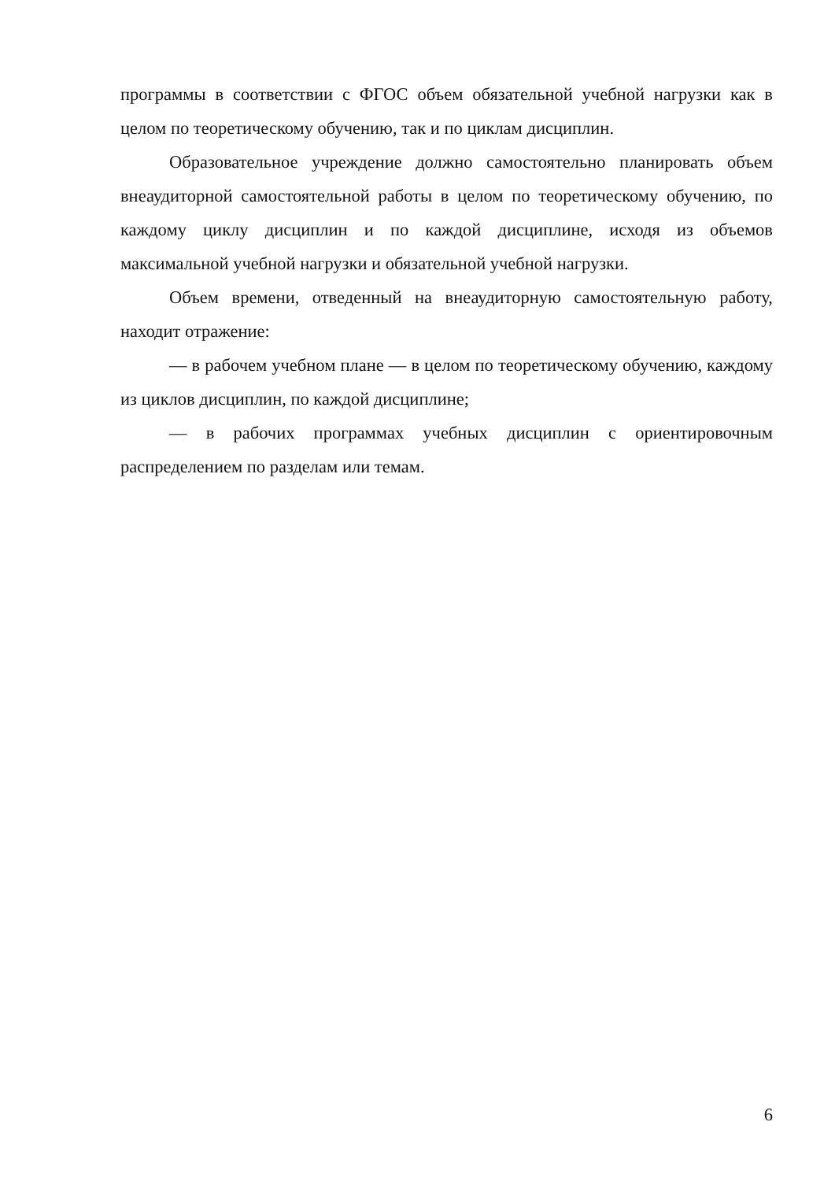программы в соответствии с ФГОС объем обязательной учебной нагрузки как в целом по теоретическому обучению, так и по циклам дисциплин.
Образовательное учреждение должно самостоятельно планировать объем внеаудиторной самостоятельной работы в целом по теоретическому обучению, по каждому циклу дисциплин и по каждой дисциплине, исходя из объемов максимальной учебной нагрузки и обязательной учебной нагрузки.
Объем времени, отведенный на внеаудиторную самостоятельную работу, находит отражение:
— в рабочем учебном плане — в целом по теоретическому обучению, каждому из циклов дисциплин, по каждой дисциплине;
— в рабочих программах учебных дисциплин с ориентировочным распределением по разделам или темам.
6